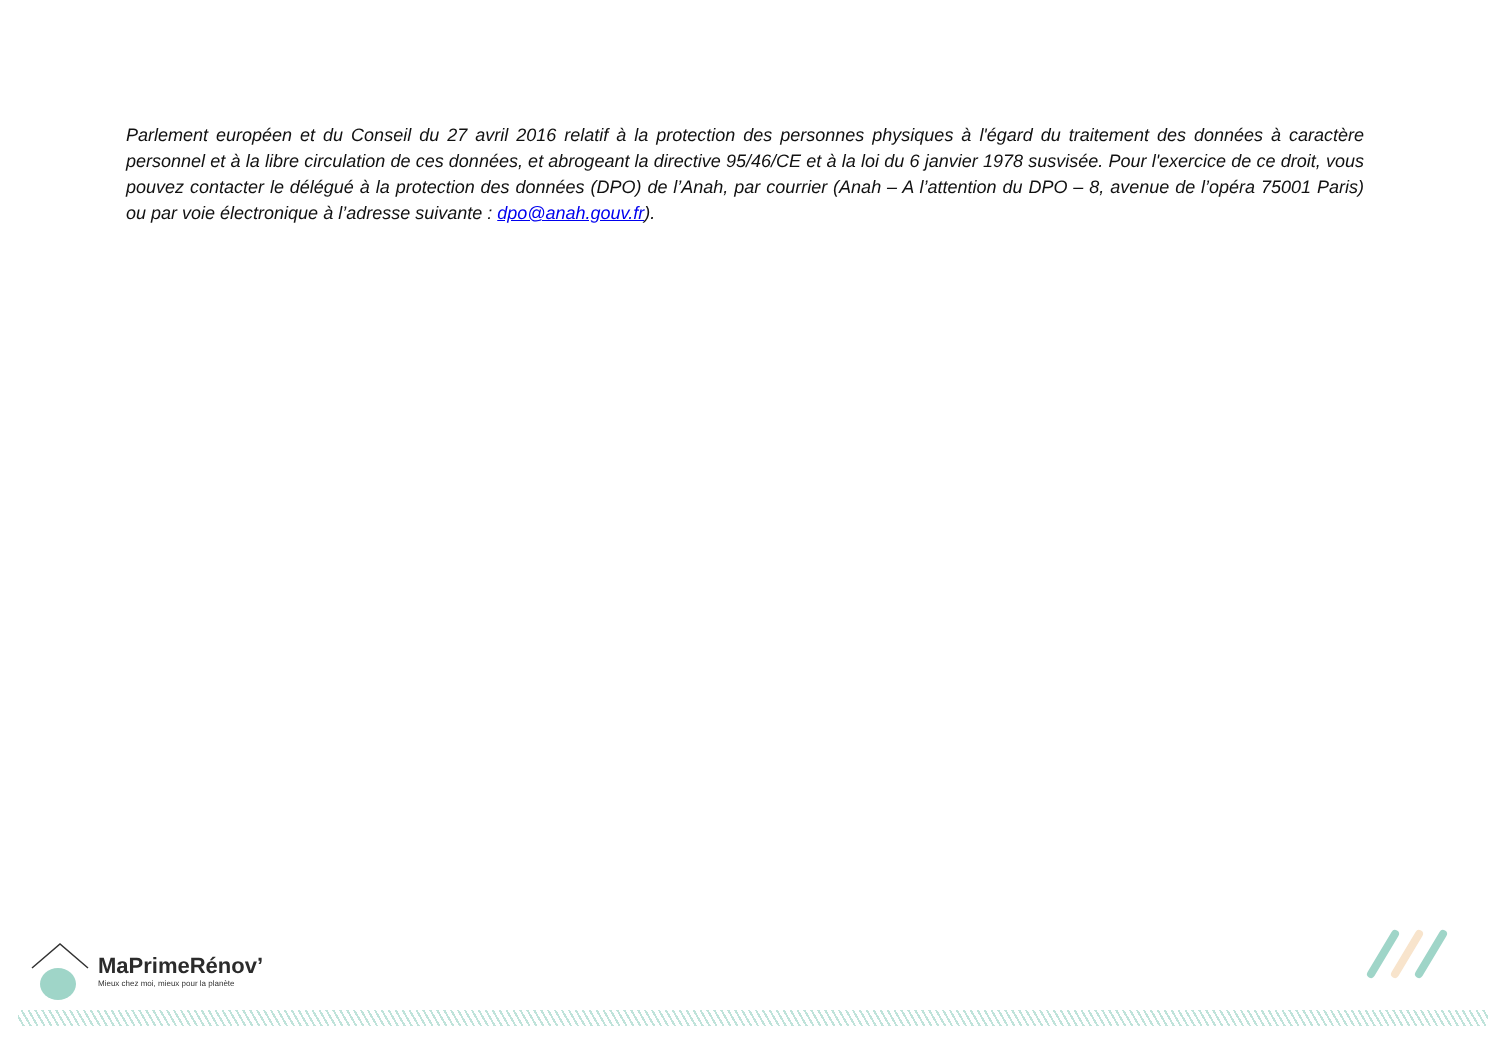Parlement européen et du Conseil du 27 avril 2016 relatif à la protection des personnes physiques à l'égard du traitement des données à caractère personnel et à la libre circulation de ces données, et abrogeant la directive 95/46/CE et à la loi du 6 janvier 1978 susvisée. Pour l'exercice de ce droit, vous pouvez contacter le délégué à la protection des données (DPO) de l’Anah, par courrier (Anah – A l’attention du DPO – 8, avenue de l’opéra 75001 Paris) ou par voie électronique à l’adresse suivante : dpo@anah.gouv.fr).
MaPrimeRénov’
Mieux chez moi, mieux pour la planète